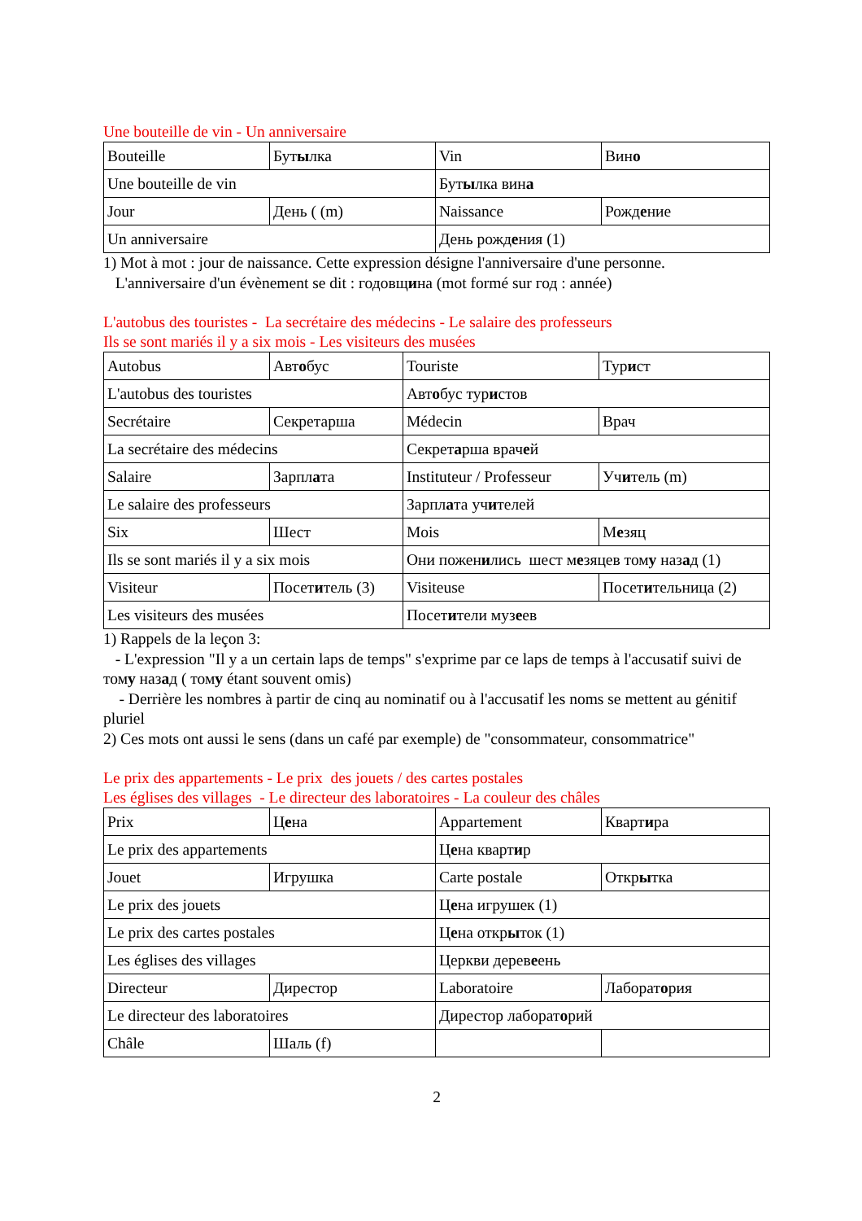Une bouteille de vin - Un anniversaire
| Bouteille | Бут ы лка | Vin | Вин о |
| Une bouteille de vin | | Бут ы лка вин а | |
| Jour | День ( (m) | Naissance | Рожд е ние |
| Un anniversaire | | День рожд е ния (1) | |
1) Mot à mot : jour de naissance. Cette expression désigne l'anniversaire d'une personne.
L'anniversaire d'un évènement se dit : годовщина (mot formé sur год : année)
L'autobus des touristes - La secrétaire des médecins - Le salaire des professeurs
Ils se sont mariés il y a six mois - Les visiteurs des musées
| Autobus | Авт о бус | Touriste | Тур и ст |
| L'autobus des touristes | | Авт о бус тур и стов | |
| Secrétaire | Секретарша | Médecin | Врач |
| La secrétaire des médecins | | Секрет а рша врач е й | |
| Salaire | Зарпл а та | Instituteur / Professeur | Уч и тель (m) |
| Le salaire des professeurs | | Зарпл а та уч и телей | |
| Six | Шест | Mois | М е зяц |
| Ils se sont mariés il y a six mois | | Они пожен и лись шест м е зяцев том у наз а д (1) | |
| Visiteur | Посет и тель (3) | Visiteuse | Посет и тельница (2) |
| Les visiteurs des musées | | Посет и тели муз е ев | |
1) Rappels de la leçon 3:
- L'expression "Il y a un certain laps de temps" s'exprime par ce laps de temps à l'accusatif suivi de тому назад ( тому étant souvent omis)
- Derrière les nombres à partir de cinq au nominatif ou à l'accusatif les noms se mettent au génitif pluriel
2) Ces mots ont aussi le sens (dans un café par exemple) de "consommateur, consommatrice"
Le prix des appartements - Le prix des jouets / des cartes postales
Les églises des villages - Le directeur des laboratoires - La couleur des châles
| Prix | Ц е на | Appartement | Кварт и ра |
| Le prix des appartements | | Ц е на кварт и р | |
| Jouet | Игрушка | Carte postale | Откр ы тка |
| Le prix des jouets | | Ц е на игрушек (1) | |
| Le prix des cartes postales | | Ц е на откр ы ток (1) | |
| Les églises des villages | | Церкви дерев е ень | |
| Directeur | Дирестор | Laboratoire | Лаборат о рия |
| Le directeur des laboratoires | | Дирестор лаборат о рий | |
| Châle | Шаль (f) | | |
2